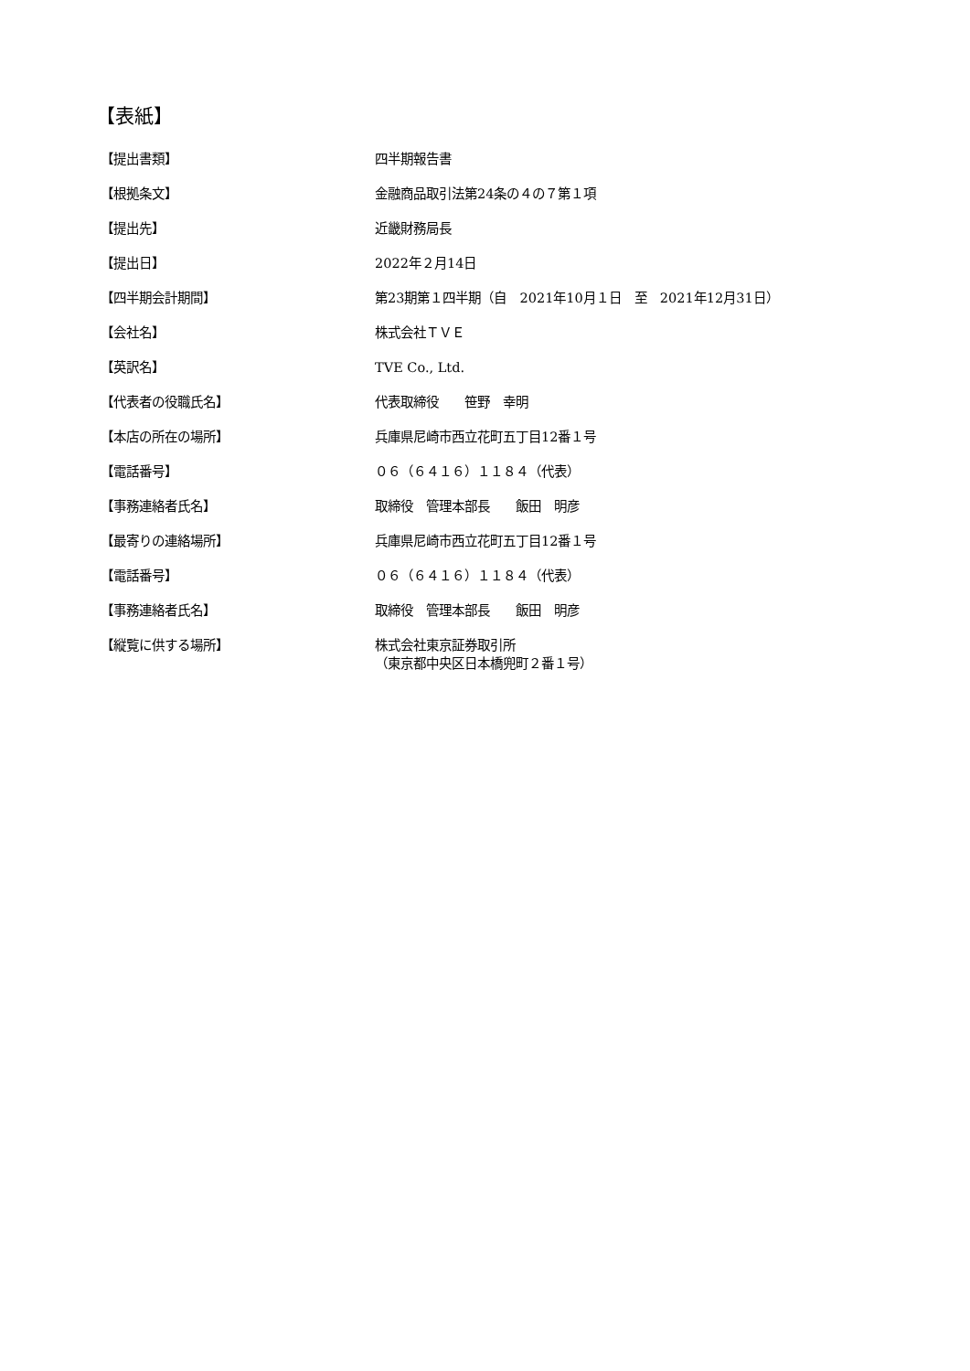【表紙】
| 【提出書類】 | 四半期報告書 |
| 【根拠条文】 | 金融商品取引法第24条の４の７第１項 |
| 【提出先】 | 近畿財務局長 |
| 【提出日】 | 2022年２月14日 |
| 【四半期会計期間】 | 第23期第１四半期（自 2021年10月１日 至 2021年12月31日） |
| 【会社名】 | 株式会社ＴＶＥ |
| 【英訳名】 | TVE Co., Ltd. |
| 【代表者の役職氏名】 | 代表取締役 笹野 幸明 |
| 【本店の所在の場所】 | 兵庫県尼崎市西立花町五丁目12番１号 |
| 【電話番号】 | ０６（６４１６）１１８４（代表） |
| 【事務連絡者氏名】 | 取締役 管理本部長 飯田 明彦 |
| 【最寄りの連絡場所】 | 兵庫県尼崎市西立花町五丁目12番１号 |
| 【電話番号】 | ０６（６４１６）１１８４（代表） |
| 【事務連絡者氏名】 | 取締役 管理本部長 飯田 明彦 |
| 【縦覧に供する場所】 | 株式会社東京証券取引所 （東京都中央区日本橋兜町２番１号） |